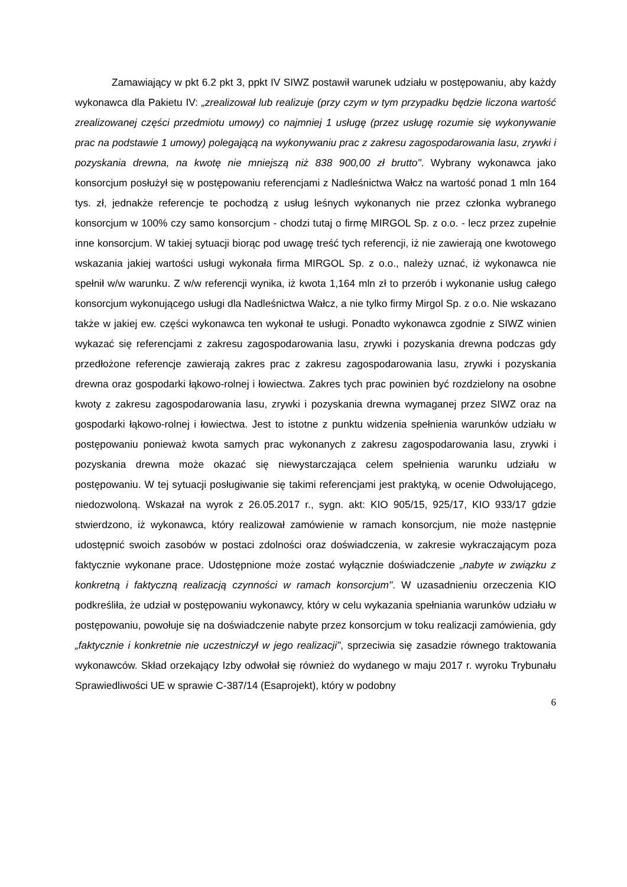Zamawiający w pkt 6.2 pkt 3, ppkt IV SIWZ postawił warunek udziału w postępowaniu, aby każdy wykonawca dla Pakietu IV: „zrealizował lub realizuje (przy czym w tym przypadku będzie liczona wartość zrealizowanej części przedmiotu umowy) co najmniej 1 usługę (przez usługę rozumie się wykonywanie prac na podstawie 1 umowy) polegającą na wykonywaniu prac z zakresu zagospodarowania lasu, zrywki i pozyskania drewna, na kwotę nie mniejszą niż 838 900,00 zł brutto". Wybrany wykonawca jako konsorcjum posłużył się w postępowaniu referencjami z Nadleśnictwa Wałcz na wartość ponad 1 mln 164 tys. zł, jednakże referencje te pochodzą z usług leśnych wykonanych nie przez członka wybranego konsorcjum w 100% czy samo konsorcjum - chodzi tutaj o firmę MIRGOL Sp. z o.o. - lecz przez zupełnie inne konsorcjum. W takiej sytuacji biorąc pod uwagę treść tych referencji, iż nie zawierają one kwotowego wskazania jakiej wartości usługi wykonała firma MIRGOL Sp. z o.o., należy uznać, iż wykonawca nie spełnił w/w warunku. Z w/w referencji wynika, iż kwota 1,164 mln zł to przerób i wykonanie usług całego konsorcjum wykonującego usługi dla Nadleśnictwa Wałcz, a nie tylko firmy Mirgol Sp. z o.o. Nie wskazano także w jakiej ew. części wykonawca ten wykonał te usługi. Ponadto wykonawca zgodnie z SIWZ winien wykazać się referencjami z zakresu zagospodarowania lasu, zrywki i pozyskania drewna podczas gdy przedłożone referencje zawierają zakres prac z zakresu zagospodarowania lasu, zrywki i pozyskania drewna oraz gospodarki łąkowo-rolnej i łowiectwa. Zakres tych prac powinien być rozdzielony na osobne kwoty z zakresu zagospodarowania lasu, zrywki i pozyskania drewna wymaganej przez SIWZ oraz na gospodarki łąkowo-rolnej i łowiectwa. Jest to istotne z punktu widzenia spełnienia warunków udziału w postępowaniu ponieważ kwota samych prac wykonanych z zakresu zagospodarowania lasu, zrywki i pozyskania drewna może okazać się niewystarczająca celem spełnienia warunku udziału w postępowaniu. W tej sytuacji posługiwanie się takimi referencjami jest praktyką, w ocenie Odwołującego, niedozwoloną. Wskazał na wyrok z 26.05.2017 r., sygn. akt: KIO 905/15, 925/17, KIO 933/17 gdzie stwierdzono, iż wykonawca, który realizował zamówienie w ramach konsorcjum, nie może następnie udostępnić swoich zasobów w postaci zdolności oraz doświadczenia, w zakresie wykraczającym poza faktycznie wykonane prace. Udostępnione może zostać wyłącznie doświadczenie „nabyte w związku z konkretną i faktyczną realizacją czynności w ramach konsorcjum". W uzasadnieniu orzeczenia KIO podkreśliła, że udział w postępowaniu wykonawcy, który w celu wykazania spełniania warunków udziału w postępowaniu, powołuje się na doświadczenie nabyte przez konsorcjum w toku realizacji zamówienia, gdy „faktycznie i konkretnie nie uczestniczył w jego realizacji", sprzeciwia się zasadzie równego traktowania wykonawców. Skład orzekający Izby odwołał się również do wydanego w maju 2017 r. wyroku Trybunału Sprawiedliwości UE w sprawie C-387/14 (Esaprojekt), który w podobny
6